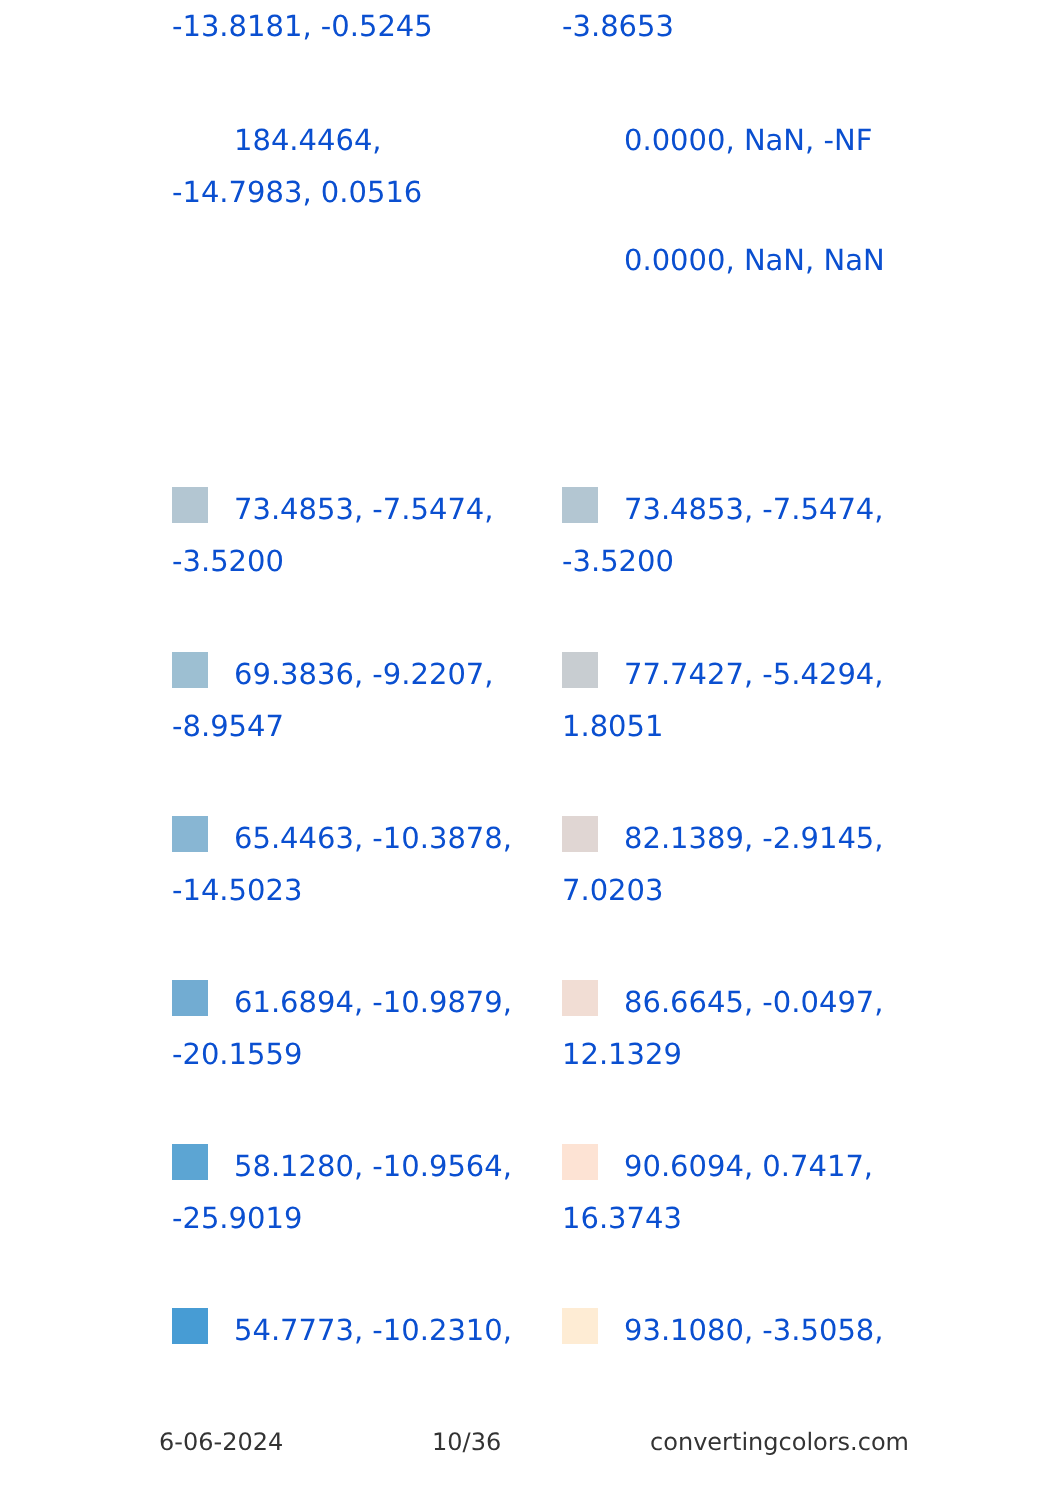-13.8181, -0.5245 -3.8653
184.4464,
-14.7983, 0.0516
0.0000, NaN, -NF
0.0000, NaN, NaN
73.4853, -7.5474,
-3.5200
73.4853, -7.5474,
-3.5200
69.3836, -9.2207,
-8.9547
77.7427, -5.4294,
1.8051
65.4463, -10.3878,
-14.5023
82.1389, -2.9145,
7.0203
61.6894, -10.9879,
-20.1559
86.6645, -0.0497,
12.1329
58.1280, -10.9564,
-25.9019
90.6094, 0.7417,
16.3743
54.7773, -10.2310, 93.1080, -3.5058,
6-06-2024 10/36 convertingcolors.com